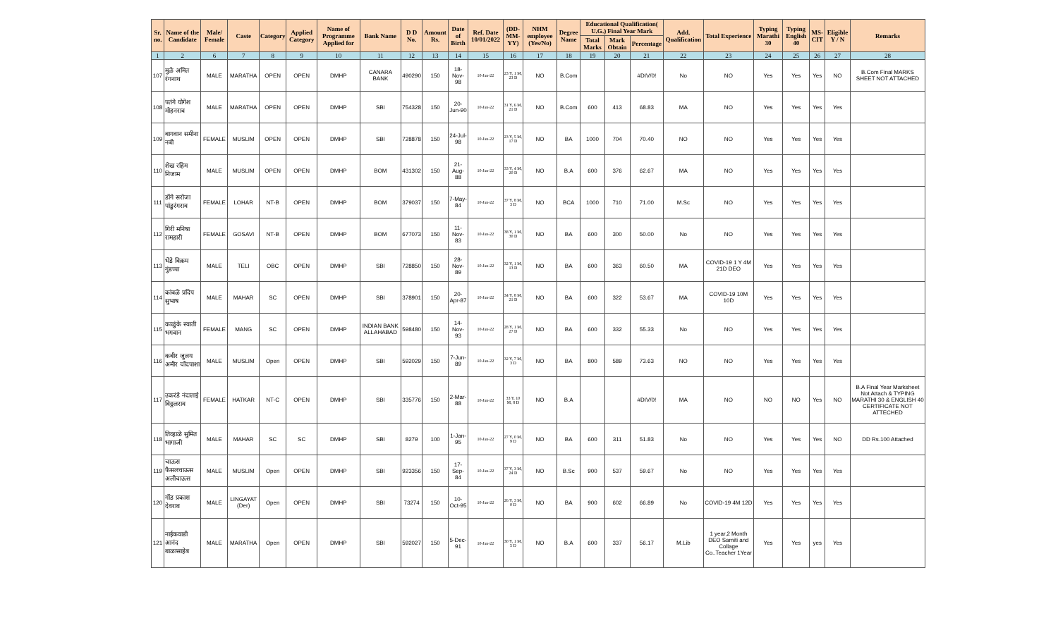| Sr. no. | Name of the Candidate | Male/ Female | Caste | Category | Applied Category | Name of Programme Applied for | Bank Name | D D No. | Amount Rs. | Date of Birth | Ref. Date 10/01/2022 | (DD-MM-YY) | NHM employee (Yes/No) | Degree Name | Educational Qualification( U.G.) Final Year Mark | | | Add. Qualification | Total Experience | Typing Marathi 30 | Typing English 40 | MS-CIT | Eligible Y / N | Remarks |
| --- | --- | --- | --- | --- | --- | --- | --- | --- | --- | --- | --- | --- | --- | --- | --- | --- | --- | --- | --- | --- | --- | --- | --- | --- |
| | | | | | | | | | | | | | | | Total Marks | Mark Obtain | Percentage | | | | | | | |
| 1 | 2 | 6 | 7 | 8 | 9 | 10 | 11 | 12 | 13 | 14 | 15 | 16 | 17 | 18 | 19 | 20 | 21 | 22 | 23 | 24 | 25 | 26 | 27 | 28 |
| 107 | मुळे अमित रंगनाथ | MALE | MARATHA | OPEN | OPEN | DMHP | CANARA BANK | 490290 | 150 | 18-Nov-98 | 10-Jan-22 | 23 Y, 1 M, 23 D | NO | B.Com | | | #DIV/0! | No | NO | Yes | Yes | Yes | NO | B.Com Final MARKS SHEET NOT ATTACHED |
| 108 | पतंगे योगेश मोहनराव | MALE | MARATHA | OPEN | OPEN | DMHP | SBI | 754328 | 150 | 20-Jun-90 | 10-Jan-22 | 31 Y, 6 M, 21 D | NO | B.Com | 600 | 413 | 68.83 | MA | NO | Yes | Yes | Yes | Yes | |
| 109 | बागवान समीना नबी | FEMALE | MUSLIM | OPEN | OPEN | DMHP | SBI | 728878 | 150 | 24-Jul-98 | 10-Jan-22 | 23 Y, 5 M, 17 D | NO | BA | 1000 | 704 | 70.40 | NO | NO | Yes | Yes | Yes | Yes | |
| 110 | शेख रहिम निजाम | MALE | MUSLIM | OPEN | OPEN | DMHP | BOM | 431302 | 150 | 21-Aug-88 | 10-Jan-22 | 33 Y, 4 M, 20 D | NO | B.A | 600 | 376 | 62.67 | MA | NO | Yes | Yes | Yes | Yes | |
| 111 | डोंगे सरोजा पांडुरंगराव | FEMALE | LOHAR | NT-B | OPEN | DMHP | BOM | 379037 | 150 | 7-May-84 | 10-Jan-22 | 37 Y, 8 M, 3 D | NO | BCA | 1000 | 710 | 71.00 | M.Sc | NO | Yes | Yes | Yes | Yes | |
| 112 | गिरी मनिषा रामहारी | FEMALE | GOSAVI | NT-B | OPEN | DMHP | BOM | 677073 | 150 | 11-Nov-83 | 10-Jan-22 | 38 Y, 1 M, 30 D | NO | BA | 600 | 300 | 50.00 | No | NO | Yes | Yes | Yes | Yes | |
| 113 | भेंडे विक्रम गुंडप्पा | MALE | TELI | OBC | OPEN | DMHP | SBI | 728850 | 150 | 28-Nov-89 | 10-Jan-22 | 32 Y, 1 M, 13 D | NO | BA | 600 | 363 | 60.50 | MA | COVID-19 1 Y 4M 21D DEO | Yes | Yes | Yes | Yes | |
| 114 | कांबळे प्रदिप सुभाष | MALE | MAHAR | SC | OPEN | DMHP | SBI | 378901 | 150 | 20-Apr-87 | 10-Jan-22 | 34 Y, 8 M, 21 D | NO | BA | 600 | 322 | 53.67 | MA | COVID-19 10M 10D | Yes | Yes | Yes | Yes | |
| 115 | काळुंके स्वाती भगवान | FEMALE | MANG | SC | OPEN | DMHP | INDIAN BANK ALLAHABAD | 598480 | 150 | 14-Nov-93 | 10-Jan-22 | 28 Y, 1 M, 27 D | NO | BA | 600 | 332 | 55.33 | No | NO | Yes | Yes | Yes | Yes | |
| 116 | कबीर जुलय अमीर चाँदपाशा | MALE | MUSLIM | Open | OPEN | DMHP | SBI | 592029 | 150 | 7-Jun-89 | 10-Jan-22 | 32 Y, 7 M, 3 D | NO | BA | 800 | 589 | 73.63 | NO | NO | Yes | Yes | Yes | Yes | |
| 117 | उकरंडे नंदाताई विठ्ठलराव | FEMALE | HATKAR | NT-C | OPEN | DMHP | SBI | 335776 | 150 | 2-Mar-88 | 10-Jan-22 | 33 Y, 10 M, 8 D | NO | B.A | | | #DIV/0! | MA | NO | NO | NO | Yes | NO | B.A Final Year Marksheet Not Attach & TYPING MARATHI 30 & ENGLISH 40 CERTIFICATE NOT ATTECHED |
| 118 | तिव्हाळे सुमित भागाजी | MALE | MAHAR | SC | SC | DMHP | SBI | 8279 | 100 | 1-Jan-95 | 10-Jan-22 | 27 Y, 0 M, 9 D | NO | BA | 600 | 311 | 51.83 | No | NO | Yes | Yes | Yes | NO | DD Rs.100 Attached |
| 119 | चाऊस फैसलचाऊस अलीचाऊस | MALE | MUSLIM | Open | OPEN | DMHP | SBI | 923356 | 150 | 17-Sep-84 | 10-Jan-22 | 37 Y, 3 M, 24 D | NO | B.Sc | 900 | 537 | 59.67 | No | NO | Yes | Yes | Yes | Yes | |
| 120 | गोंड प्रकाश देवराव | MALE | LINGAYAT (Der) | Open | OPEN | DMHP | SBI | 73274 | 150 | 10-Oct-95 | 10-Jan-22 | 26 Y, 3 M, 0 D | NO | BA | 900 | 602 | 66.89 | No | COVID-19 4M 12D | Yes | Yes | Yes | Yes | |
| 121 | नाईकवाडी आनंद बाळासाहेब | MALE | MARATHA | Open | OPEN | DMHP | SBI | 592027 | 150 | 5-Dec-91 | 10-Jan-22 | 30 Y, 1 M, 5 D | NO | B.A | 600 | 337 | 56.17 | M.Lib | 1 year,2 Month DEO Samiti and Collage Co..Teacher 1Year | Yes | Yes | yes | Yes | |